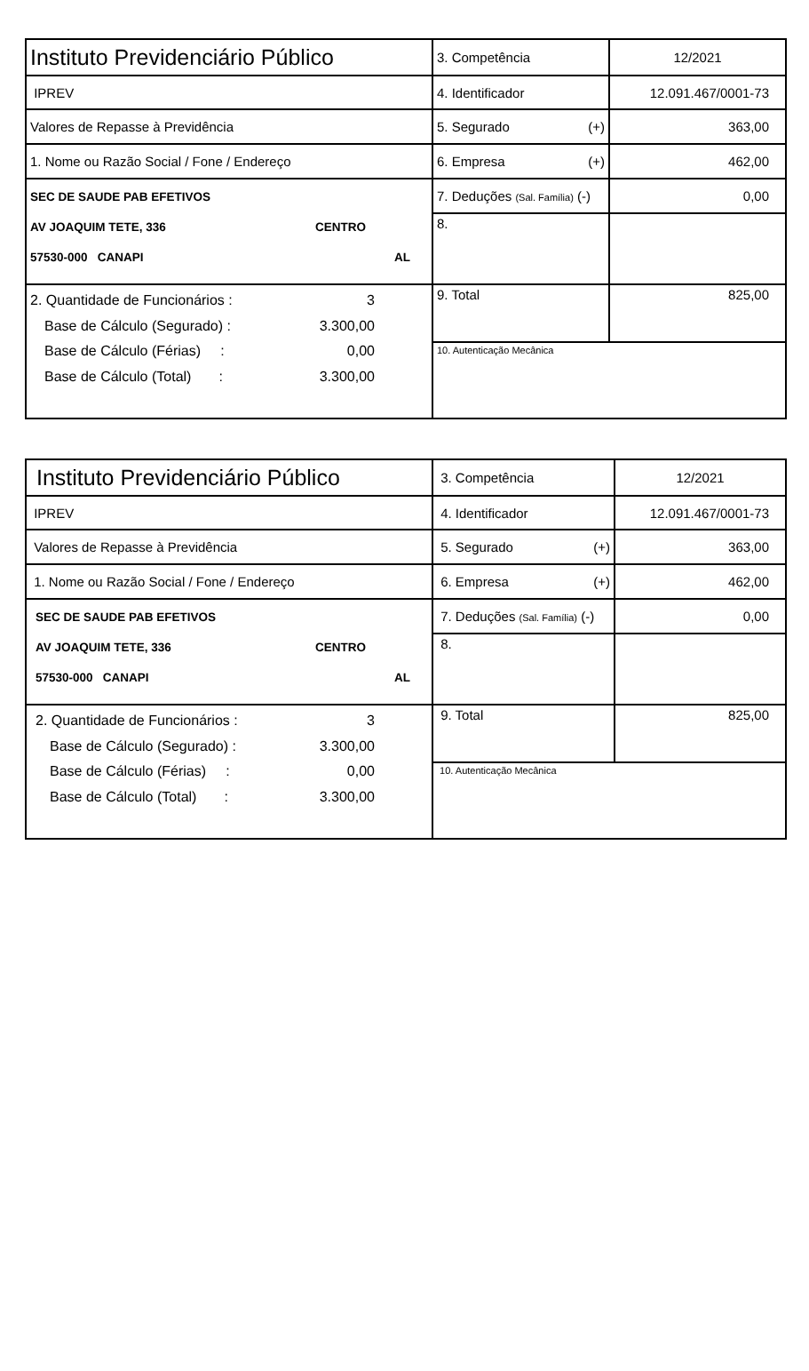| Instituto Previdenciário Público | 3. Competência | 12/2021 |
| IPREV | 4. Identificador | 12.091.467/0001-73 |
| Valores de Repasse à Previdência | 5. Segurado (+) | 363,00 |
| 1. Nome ou Razão Social / Fone / Endereço | 6. Empresa (+) | 462,00 |
| SEC DE SAUDE PAB EFETIVOS AV JOAQUIM TETE, 336 CENTRO 57530-000 CANAPI AL | 7. Deduções (Sal. Família) (-) | 0,00 |
| | 8. | |
| 2. Quantidade de Funcionários : 3 Base de Cálculo (Segurado) : 3.300,00 Base de Cálculo (Férias) : 0,00 Base de Cálculo (Total) : 3.300,00 | 9. Total | 825,00 |
| | 10. Autenticação Mecânica | |
| Instituto Previdenciário Público | 3. Competência | 12/2021 |
| IPREV | 4. Identificador | 12.091.467/0001-73 |
| Valores de Repasse à Previdência | 5. Segurado (+) | 363,00 |
| 1. Nome ou Razão Social / Fone / Endereço | 6. Empresa (+) | 462,00 |
| SEC DE SAUDE PAB EFETIVOS AV JOAQUIM TETE, 336 CENTRO 57530-000 CANAPI AL | 7. Deduções (Sal. Família) (-) | 0,00 |
| | 8. | |
| 2. Quantidade de Funcionários : 3 Base de Cálculo (Segurado) : 3.300,00 Base de Cálculo (Férias) : 0,00 Base de Cálculo (Total) : 3.300,00 | 9. Total | 825,00 |
| | 10. Autenticação Mecânica | |